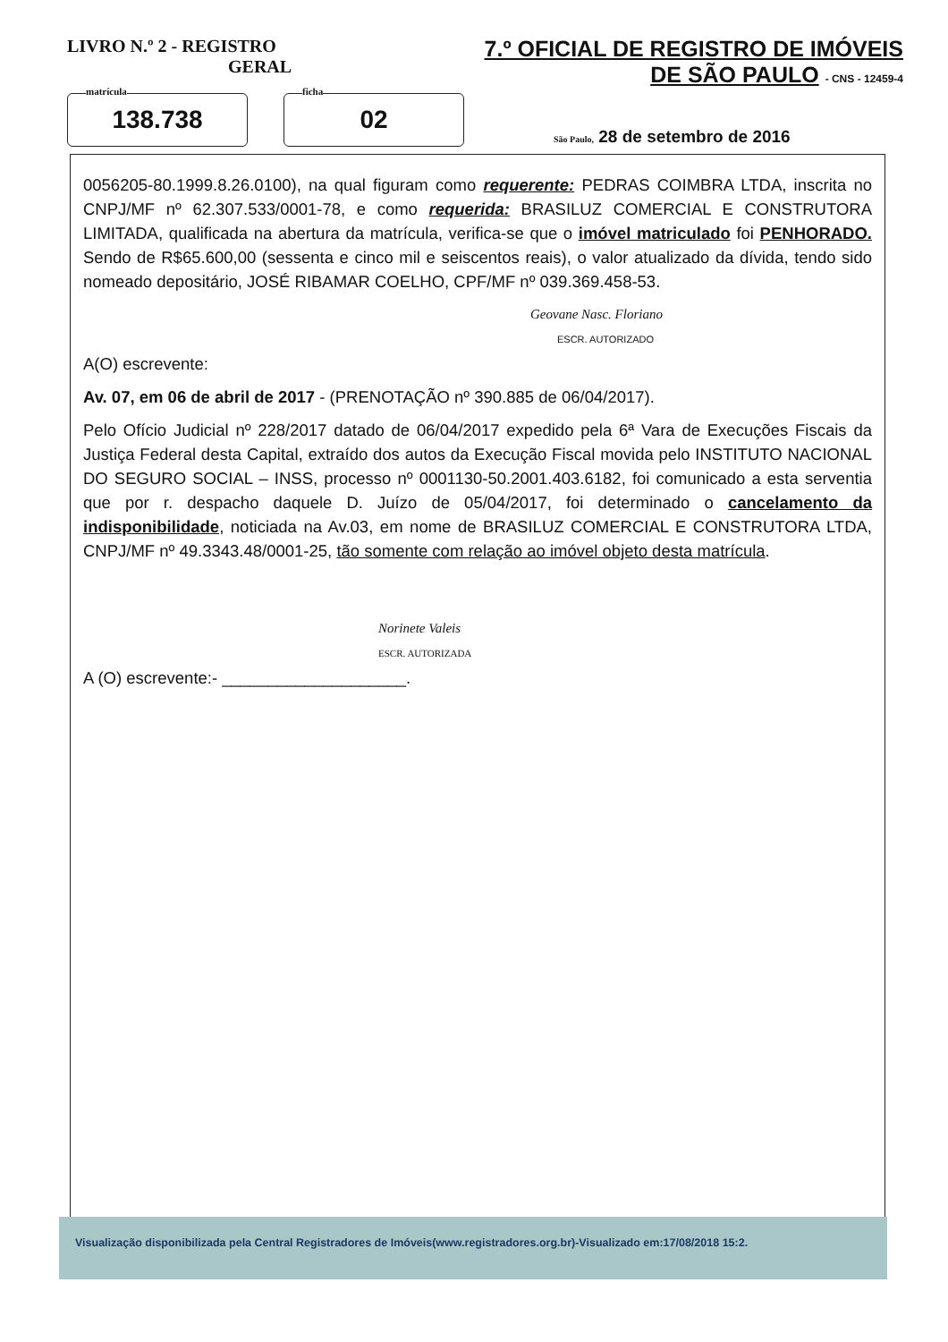LIVRO N.º 2 - REGISTRO
GERAL
7.º OFICIAL DE REGISTRO DE IMÓVEIS
DE SÃO PAULO - CNS - 12459-4
matrícula
138.738
ficha
02
São Paulo, 28 de setembro de 2016
0056205-80.1999.8.26.0100), na qual figuram como requerente: PEDRAS COIMBRA LTDA, inscrita no CNPJ/MF nº 62.307.533/0001-78, e como requerida: BRASILUZ COMERCIAL E CONSTRUTORA LIMITADA, qualificada na abertura da matrícula, verifica-se que o imóvel matriculado foi PENHORADO. Sendo de R$65.600,00 (sessenta e cinco mil e seiscentos reais), o valor atualizado da dívida, tendo sido nomeado depositário, JOSÉ RIBAMAR COELHO, CPF/MF nº 039.369.458-53.
Geovane Nasc. Floriano
ESCR. AUTORIZADO
A(O) escrevente:
Av. 07, em 06 de abril de 2017 - (PRENOTAÇÃO nº 390.885 de 06/04/2017).
Pelo Ofício Judicial nº 228/2017 datado de 06/04/2017 expedido pela 6ª Vara de Execuções Fiscais da Justiça Federal desta Capital, extraído dos autos da Execução Fiscal movida pelo INSTITUTO NACIONAL DO SEGURO SOCIAL – INSS, processo nº 0001130-50.2001.403.6182, foi comunicado a esta serventia que por r. despacho daquele D. Juízo de 05/04/2017, foi determinado o cancelamento da indisponibilidade, noticiada na Av.03, em nome de BRASILUZ COMERCIAL E CONSTRUTORA LTDA, CNPJ/MF nº 49.3343.48/0001-25, tão somente com relação ao imóvel objeto desta matrícula.
Norinete Valeis
ESCR. AUTORIZADA
A (O) escrevente:- ____________________.
Visualização disponibilizada pela Central Registradores de Imóveis(www.registradores.org.br)-Visualizado em:17/08/2018 15:2.